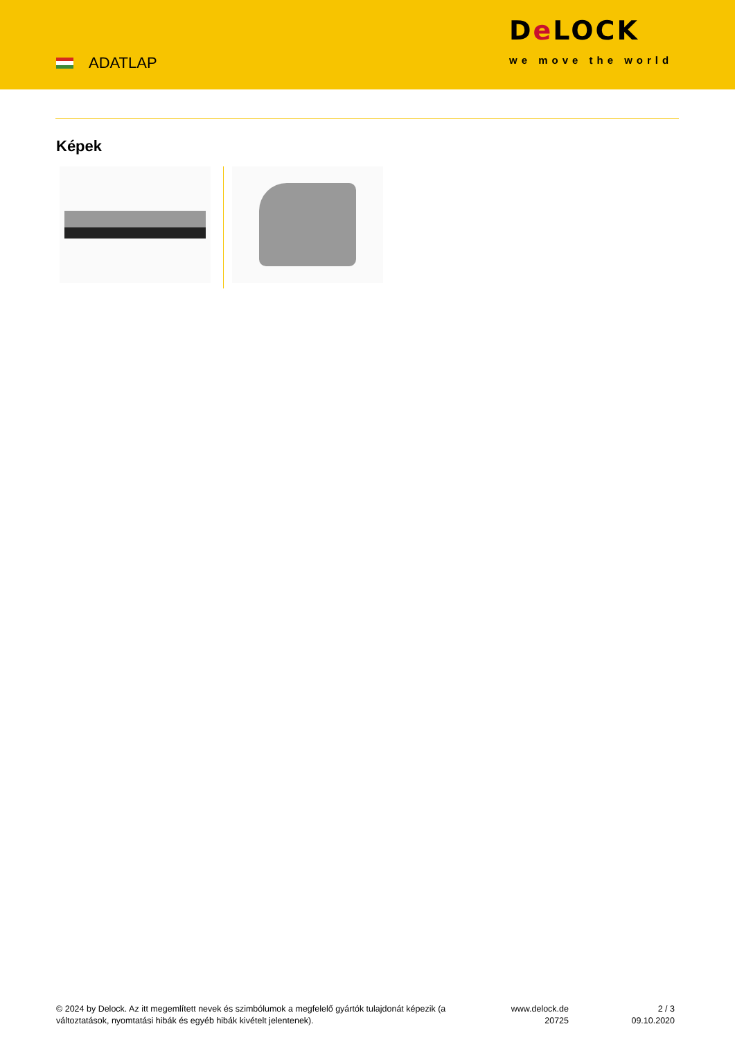ADATLAP
De LOCK
we move the world
Képek
© 2024 by Delock. Az itt megemlített nevek és szimbólumok a megfelelő gyártók tulajdonát képezik (a változtatások, nyomtatási hibák és egyéb hibák kivételt jelentenek).
www.delock.de
20725
2 / 3
09.10.2020